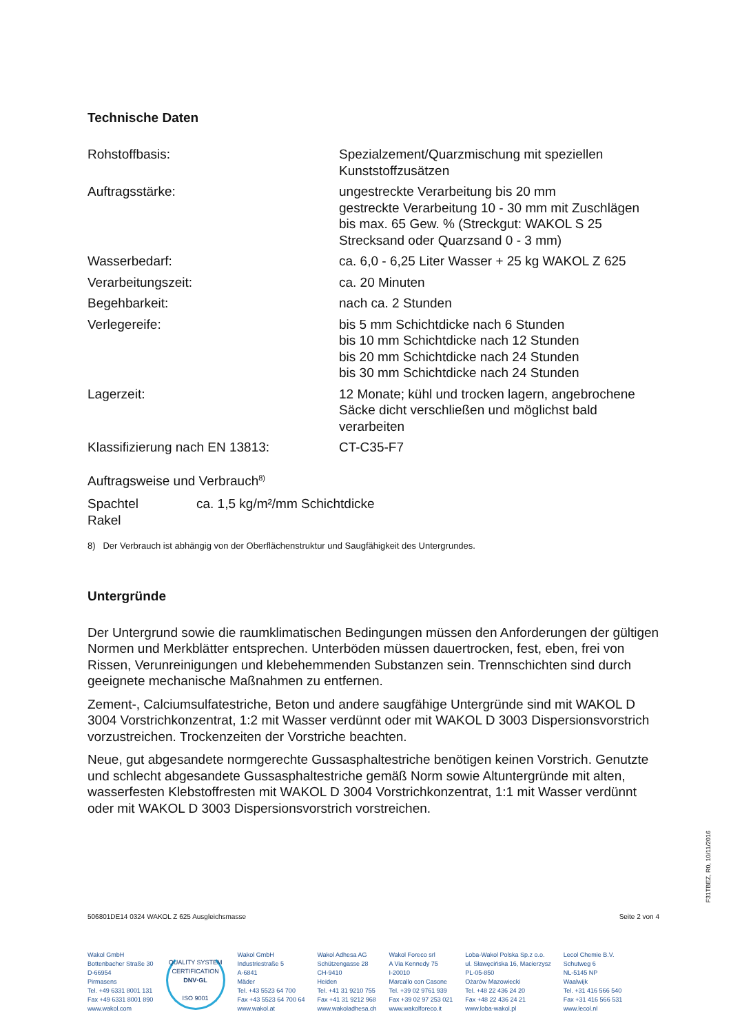Technische Daten
| Rohstoffbasis: | Spezialzement/Quarzmischung mit speziellen Kunststoffzusätzen |
| Auftragsstärke: | ungestreckte Verarbeitung bis 20 mm gestreckte Verarbeitung 10 - 30 mm mit Zuschlägen bis max. 65 Gew. % (Streckgut: WAKOL S 25 Strecksand oder Quarzsand 0 - 3 mm) |
| Wasserbedarf: | ca. 6,0 - 6,25 Liter Wasser + 25 kg WAKOL Z 625 |
| Verarbeitungszeit: | ca. 20 Minuten |
| Begehbarkeit: | nach ca. 2 Stunden |
| Verlegereife: | bis 5 mm Schichtdicke nach 6 Stunden bis 10 mm Schichtdicke nach 12 Stunden bis 20 mm Schichtdicke nach 24 Stunden bis 30 mm Schichtdicke nach 24 Stunden |
| Lagerzeit: | 12 Monate; kühl und trocken lagern, angebrochene Säcke dicht verschließen und möglichst bald verarbeiten |
| Klassifizierung nach EN 13813: | CT-C35-F7 |
Auftragsweise und Verbrauch<sup>8)</sup>
| Spachtel Rakel | ca. 1,5 kg/m²/mm Schichtdicke |
8) Der Verbrauch ist abhängig von der Oberflächenstruktur und Saugfähigkeit des Untergrundes.
Untergründe
Der Untergrund sowie die raumklimatischen Bedingungen müssen den Anforderungen der gültigen Normen und Merkblätter entsprechen. Unterböden müssen dauertrocken, fest, eben, frei von Rissen, Verunreinigungen und klebehemmenden Substanzen sein. Trennschichten sind durch geeignete mechanische Maßnahmen zu entfernen.
Zement-, Calciumsulfatestriche, Beton und andere saugfähige Untergründe sind mit WAKOL D 3004 Vorstrichkonzentrat, 1:2 mit Wasser verdünnt oder mit WAKOL D 3003 Dispersionsvorstrich vorzustreichen. Trockenzeiten der Vorstriche beachten.
Neue, gut abgesandete normgerechte Gussasphaltestriche benötigen keinen Vorstrich. Genutzte und schlecht abgesandete Gussasphaltestriche gemäß Norm sowie Altuntergründe mit alten, wasserfesten Klebstoffresten mit WAKOL D 3004 Vorstrichkonzentrat, 1:1 mit Wasser verdünnt oder mit WAKOL D 3003 Dispersionsvorstrich vorstreichen.
506801DE14 0324 WAKOL Z 625 Ausgleichsmasse Seite 2 von 4
Wakol GmbH
Bottenbacher Straße 30
D-66954
Pirmasens
Tel. +49 6331 8001 131
Fax +49 6331 8001 890
www.wakol.com
QUALITY SYSTEM CERTIFICATION
DNV·GL
ISO 9001
Wakol GmbH
Industriestraße 5
A-6841
Mäder
Tel. +43 5523 64 700
Fax +43 5523 64 700 64
www.wakol.at
Wakol Adhesa AG
Schützengasse 28
CH-9410
Heiden
Tel. +41 31 9210 755
Fax +41 31 9212 968
www.wakoladhesa.ch
Wakol Foreco srl
A Via Kennedy 75
I-20010
Marcallo con Casone
Tel. +39 02 9761 939
Fax +39 02 97 253 021
www.wakolforeco.it
Loba-Wakol Polska Sp.z o.o.
ul. Sławęcińska 16, Macierzysz
PL-05-850
Ożarów Mazowiecki
Tel. +48 22 436 24 20
Fax +48 22 436 24 21
www.loba-wakol.pl
Lecol Chemie B.V.
Schutweg 6
NL-5145 NP
Waalwijk
Tel. +31 416 566 540
Fax +31 416 566 531
www.lecol.nl
F31TBEZ, R0, 10/11/2016